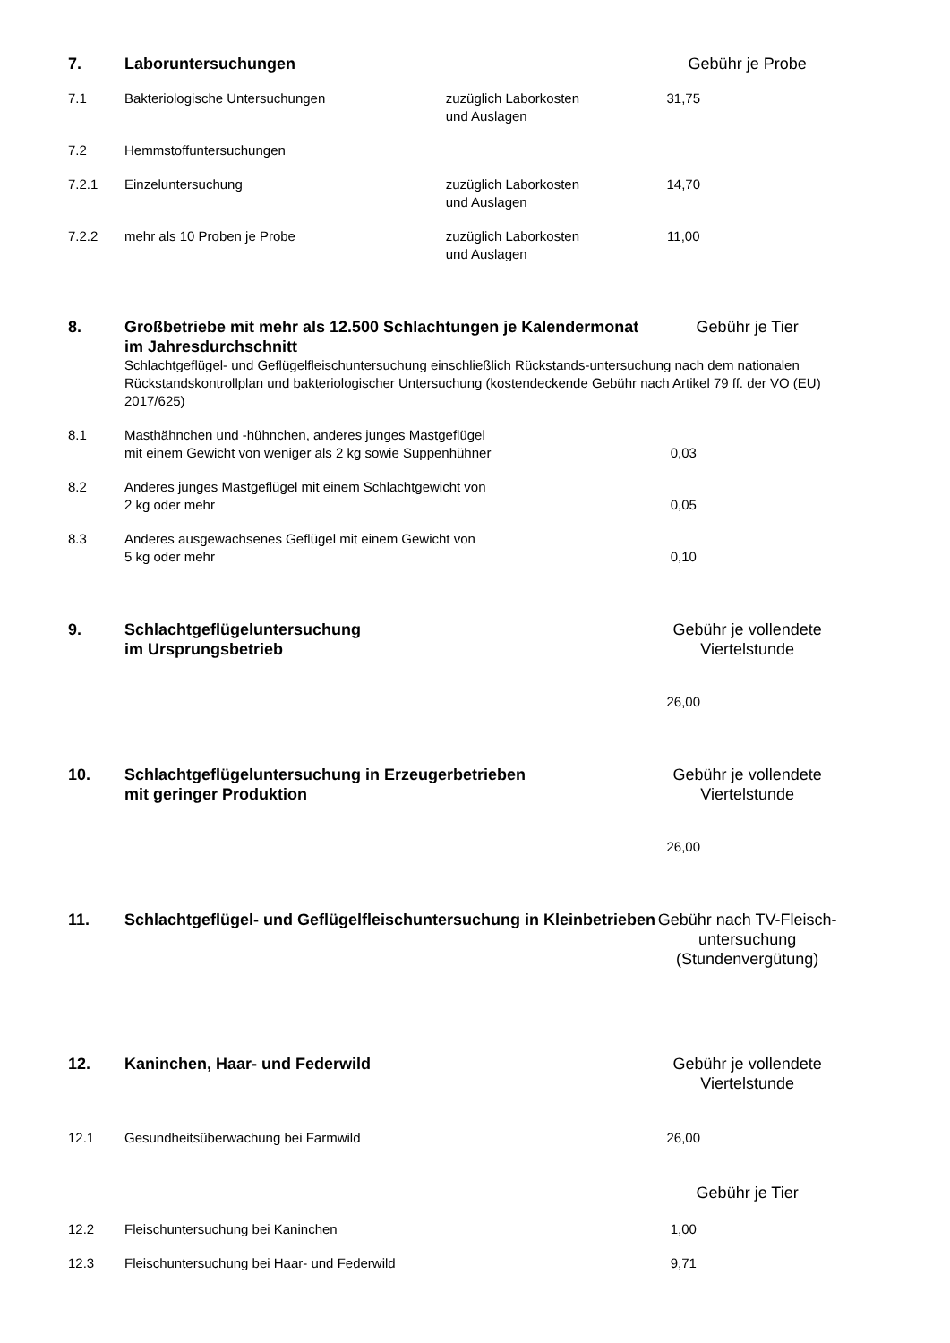| 7. | Laboruntersuchungen | | Gebühr je Probe | |
| 7.1 | Bakteriologische Untersuchungen | zuzüglich Laborkosten und Auslagen | 31,75 | |
| 7.2 | Hemmstoffuntersuchungen | | | |
| 7.2.1 | Einzeluntersuchung | zuzüglich Laborkosten und Auslagen | 14,70 | |
| 7.2.2 | mehr als 10 Proben je Probe | zuzüglich Laborkosten und Auslagen | 11,00 | |
| 8. | Großbetriebe mit mehr als 12.500 Schlachtungen je Kalendermonat im Jahresdurchschnitt | | Gebühr je Tier | |
| | Schlachtgeflügel- und Geflügelfleischuntersuchung einschließlich Rückstands-untersuchung nach dem nationalen Rückstandskontrollplan und bakteriologischer Untersuchung (kostendeckende Gebühr nach Artikel 79 ff. der VO (EU) 2017/625) | | | |
| 8.1 | Masthähnchen und -hühnchen, anderes junges Mastgeflügel mit einem Gewicht von weniger als 2 kg sowie Suppenhühner | | 0,03 | |
| 8.2 | Anderes junges Mastgeflügel mit einem Schlachtgewicht von 2 kg oder mehr | | 0,05 | |
| 8.3 | Anderes ausgewachsenes Geflügel mit einem Gewicht von 5 kg oder mehr | | 0,10 | |
| 9. | Schlachtgeflügeluntersuchung im Ursprungsbetrieb | | Gebühr je vollendete Viertelstunde | |
| | | | 26,00 | |
| 10. | Schlachtgeflügeluntersuchung in Erzeugerbetrieben mit geringer Produktion | | Gebühr je vollendete Viertelstunde | |
| | | | 26,00 | |
| 11. | Schlachtgeflügel- und Geflügelfleischuntersuchung in Kleinbetrieben | | Gebühr nach TV-Fleisch- untersuchung (Stundenvergütung) | |
| 12. | Kaninchen, Haar- und Federwild | | Gebühr je vollendete Viertelstunde | |
| 12.1 | Gesundheitsüberwachung bei Farmwild | | 26,00 | |
| | | | Gebühr je Tier | |
| 12.2 | Fleischuntersuchung bei Kaninchen | | 1,00 | |
| 12.3 | Fleischuntersuchung bei Haar- und Federwild | | 9,71 | |